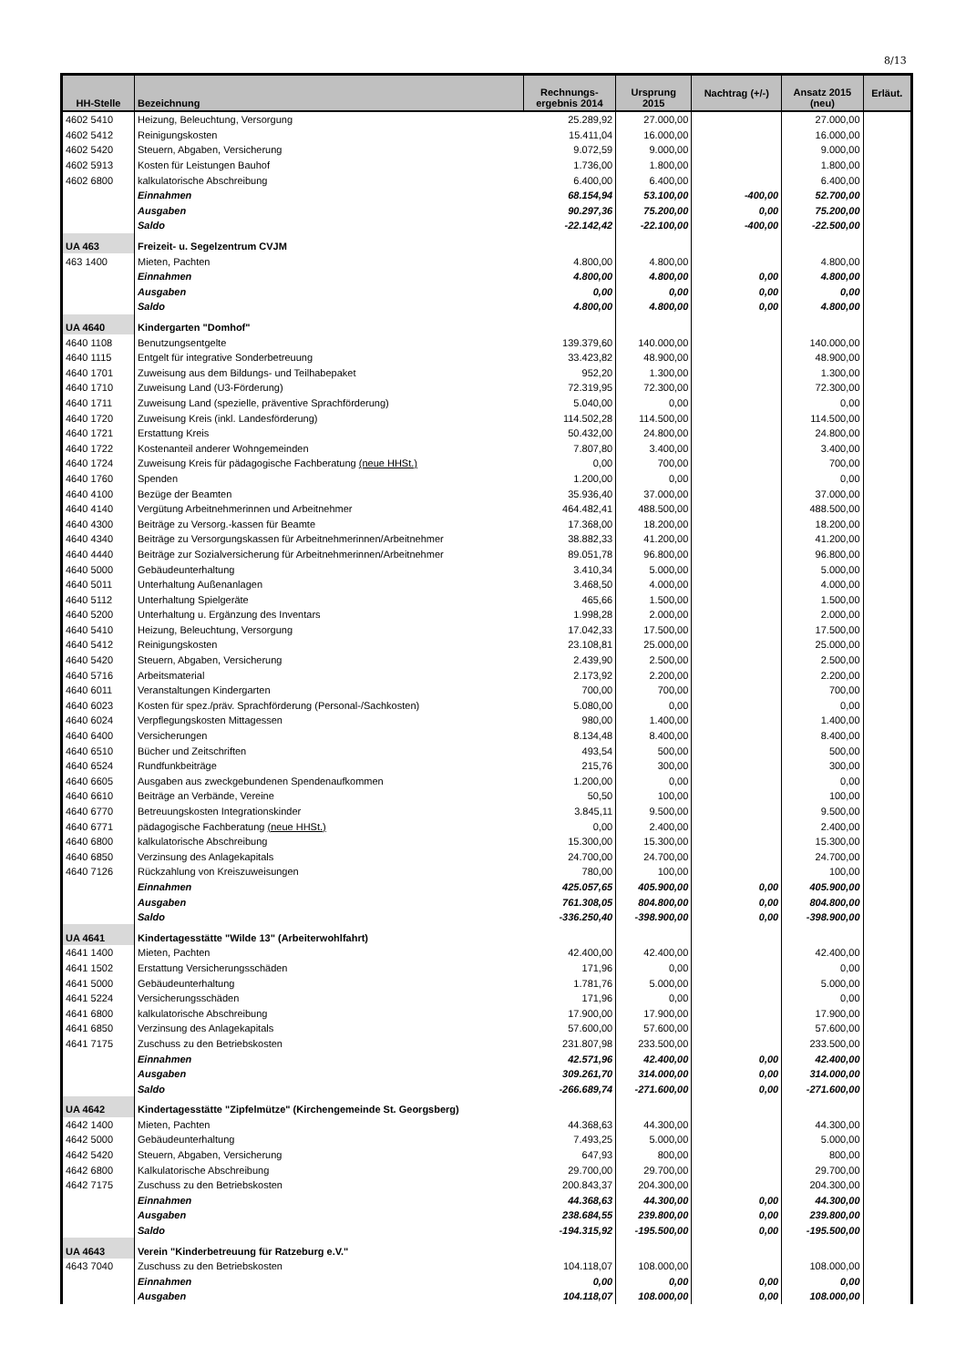8/13
| HH-Stelle | Bezeichnung | Rechnungs- ergebnis 2014 | Ursprung 2015 | Nachtrag (+/-) | Ansatz 2015 (neu) | Erläut. |
| --- | --- | --- | --- | --- | --- | --- |
| 4602 5410 | Heizung, Beleuchtung, Versorgung | 25.289,92 | 27.000,00 | | 27.000,00 | |
| 4602 5412 | Reinigungskosten | 15.411,04 | 16.000,00 | | 16.000,00 | |
| 4602 5420 | Steuern, Abgaben, Versicherung | 9.072,59 | 9.000,00 | | 9.000,00 | |
| 4602 5913 | Kosten für Leistungen Bauhof | 1.736,00 | 1.800,00 | | 1.800,00 | |
| 4602 6800 | kalkulatorische Abschreibung | 6.400,00 | 6.400,00 | | 6.400,00 | |
| | Einnahmen | 68.154,94 | 53.100,00 | -400,00 | 52.700,00 | |
| | Ausgaben | 90.297,36 | 75.200,00 | 0,00 | 75.200,00 | |
| | Saldo | -22.142,42 | -22.100,00 | -400,00 | -22.500,00 | |
| UA 463 | Freizeit- u. Segelzentrum CVJM | | | | | |
| 463 1400 | Mieten, Pachten | 4.800,00 | 4.800,00 | | 4.800,00 | |
| | Einnahmen | 4.800,00 | 4.800,00 | 0,00 | 4.800,00 | |
| | Ausgaben | 0,00 | 0,00 | 0,00 | 0,00 | |
| | Saldo | 4.800,00 | 4.800,00 | 0,00 | 4.800,00 | |
| UA 4640 | Kindergarten "Domhof" | | | | | |
| 4640 1108 | Benutzungsentgelte | 139.379,60 | 140.000,00 | | 140.000,00 | |
| 4640 1115 | Entgelt für integrative Sonderbetreuung | 33.423,82 | 48.900,00 | | 48.900,00 | |
| 4640 1701 | Zuweisung aus dem Bildungs- und Teilhabepaket | 952,20 | 1.300,00 | | 1.300,00 | |
| 4640 1710 | Zuweisung Land (U3-Förderung) | 72.319,95 | 72.300,00 | | 72.300,00 | |
| 4640 1711 | Zuweisung Land (spezielle, präventive Sprachförderung) | 5.040,00 | 0,00 | | 0,00 | |
| 4640 1720 | Zuweisung Kreis (inkl. Landesförderung) | 114.502,28 | 114.500,00 | | 114.500,00 | |
| 4640 1721 | Erstattung Kreis | 50.432,00 | 24.800,00 | | 24.800,00 | |
| 4640 1722 | Kostenanteil anderer Wohngemeinden | 7.807,80 | 3.400,00 | | 3.400,00 | |
| 4640 1724 | Zuweisung Kreis für pädagogische Fachberatung (neue HHSt.) | 0,00 | 700,00 | | 700,00 | |
| 4640 1760 | Spenden | 1.200,00 | 0,00 | | 0,00 | |
| 4640 4100 | Bezüge der Beamten | 35.936,40 | 37.000,00 | | 37.000,00 | |
| 4640 4140 | Vergütung Arbeitnehmerinnen und Arbeitnehmer | 464.482,41 | 488.500,00 | | 488.500,00 | |
| 4640 4300 | Beiträge zu Versorg.-kassen für Beamte | 17.368,00 | 18.200,00 | | 18.200,00 | |
| 4640 4340 | Beiträge zu Versorgungskassen für Arbeitnehmerinnen/Arbeitnehmer | 38.882,33 | 41.200,00 | | 41.200,00 | |
| 4640 4440 | Beiträge zur Sozialversicherung für Arbeitnehmerinnen/Arbeitnehmer | 89.051,78 | 96.800,00 | | 96.800,00 | |
| 4640 5000 | Gebäudeunterhaltung | 3.410,34 | 5.000,00 | | 5.000,00 | |
| 4640 5011 | Unterhaltung Außenanlagen | 3.468,50 | 4.000,00 | | 4.000,00 | |
| 4640 5112 | Unterhaltung Spielgeräte | 465,66 | 1.500,00 | | 1.500,00 | |
| 4640 5200 | Unterhaltung u. Ergänzung des Inventars | 1.998,28 | 2.000,00 | | 2.000,00 | |
| 4640 5410 | Heizung, Beleuchtung, Versorgung | 17.042,33 | 17.500,00 | | 17.500,00 | |
| 4640 5412 | Reinigungskosten | 23.108,81 | 25.000,00 | | 25.000,00 | |
| 4640 5420 | Steuern, Abgaben, Versicherung | 2.439,90 | 2.500,00 | | 2.500,00 | |
| 4640 5716 | Arbeitsmaterial | 2.173,92 | 2.200,00 | | 2.200,00 | |
| 4640 6011 | Veranstaltungen Kindergarten | 700,00 | 700,00 | | 700,00 | |
| 4640 6023 | Kosten für spez./präv. Sprachförderung (Personal-/Sachkosten) | 5.080,00 | 0,00 | | 0,00 | |
| 4640 6024 | Verpflegungskosten Mittagessen | 980,00 | 1.400,00 | | 1.400,00 | |
| 4640 6400 | Versicherungen | 8.134,48 | 8.400,00 | | 8.400,00 | |
| 4640 6510 | Bücher und Zeitschriften | 493,54 | 500,00 | | 500,00 | |
| 4640 6524 | Rundfunkbeiträge | 215,76 | 300,00 | | 300,00 | |
| 4640 6605 | Ausgaben aus zweckgebundenen Spendenaufkommen | 1.200,00 | 0,00 | | 0,00 | |
| 4640 6610 | Beiträge an Verbände, Vereine | 50,50 | 100,00 | | 100,00 | |
| 4640 6770 | Betreuungskosten Integrationskinder | 3.845,11 | 9.500,00 | | 9.500,00 | |
| 4640 6771 | pädagogische Fachberatung (neue HHSt.) | 0,00 | 2.400,00 | | 2.400,00 | |
| 4640 6800 | kalkulatorische Abschreibung | 15.300,00 | 15.300,00 | | 15.300,00 | |
| 4640 6850 | Verzinsung des Anlagekapitals | 24.700,00 | 24.700,00 | | 24.700,00 | |
| 4640 7126 | Rückzahlung von Kreiszuweisungen | 780,00 | 100,00 | | 100,00 | |
| | Einnahmen | 425.057,65 | 405.900,00 | 0,00 | 405.900,00 | |
| | Ausgaben | 761.308,05 | 804.800,00 | 0,00 | 804.800,00 | |
| | Saldo | -336.250,40 | -398.900,00 | 0,00 | -398.900,00 | |
| UA 4641 | Kindertagesstätte "Wilde 13" (Arbeiterwohlfahrt) | | | | | |
| 4641 1400 | Mieten, Pachten | 42.400,00 | 42.400,00 | | 42.400,00 | |
| 4641 1502 | Erstattung Versicherungsschäden | 171,96 | 0,00 | | 0,00 | |
| 4641 5000 | Gebäudeunterhaltung | 1.781,76 | 5.000,00 | | 5.000,00 | |
| 4641 5224 | Versicherungsschäden | 171,96 | 0,00 | | 0,00 | |
| 4641 6800 | kalkulatorische Abschreibung | 17.900,00 | 17.900,00 | | 17.900,00 | |
| 4641 6850 | Verzinsung des Anlagekapitals | 57.600,00 | 57.600,00 | | 57.600,00 | |
| 4641 7175 | Zuschuss zu den Betriebskosten | 231.807,98 | 233.500,00 | | 233.500,00 | |
| | Einnahmen | 42.571,96 | 42.400,00 | 0,00 | 42.400,00 | |
| | Ausgaben | 309.261,70 | 314.000,00 | 0,00 | 314.000,00 | |
| | Saldo | -266.689,74 | -271.600,00 | 0,00 | -271.600,00 | |
| UA 4642 | Kindertagesstätte "Zipfelmütze" (Kirchengemeinde St. Georgsberg) | | | | | |
| 4642 1400 | Mieten, Pachten | 44.368,63 | 44.300,00 | | 44.300,00 | |
| 4642 5000 | Gebäudeunterhaltung | 7.493,25 | 5.000,00 | | 5.000,00 | |
| 4642 5420 | Steuern, Abgaben, Versicherung | 647,93 | 800,00 | | 800,00 | |
| 4642 6800 | Kalkulatorische Abschreibung | 29.700,00 | 29.700,00 | | 29.700,00 | |
| 4642 7175 | Zuschuss zu den Betriebskosten | 200.843,37 | 204.300,00 | | 204.300,00 | |
| | Einnahmen | 44.368,63 | 44.300,00 | 0,00 | 44.300,00 | |
| | Ausgaben | 238.684,55 | 239.800,00 | 0,00 | 239.800,00 | |
| | Saldo | -194.315,92 | -195.500,00 | 0,00 | -195.500,00 | |
| UA 4643 | Verein "Kinderbetreuung für Ratzeburg e.V." | | | | | |
| 4643 7040 | Zuschuss zu den Betriebskosten | 104.118,07 | 108.000,00 | | 108.000,00 | |
| | Einnahmen | 0,00 | 0,00 | 0,00 | 0,00 | |
| | Ausgaben | 104.118,07 | 108.000,00 | 0,00 | 108.000,00 | |